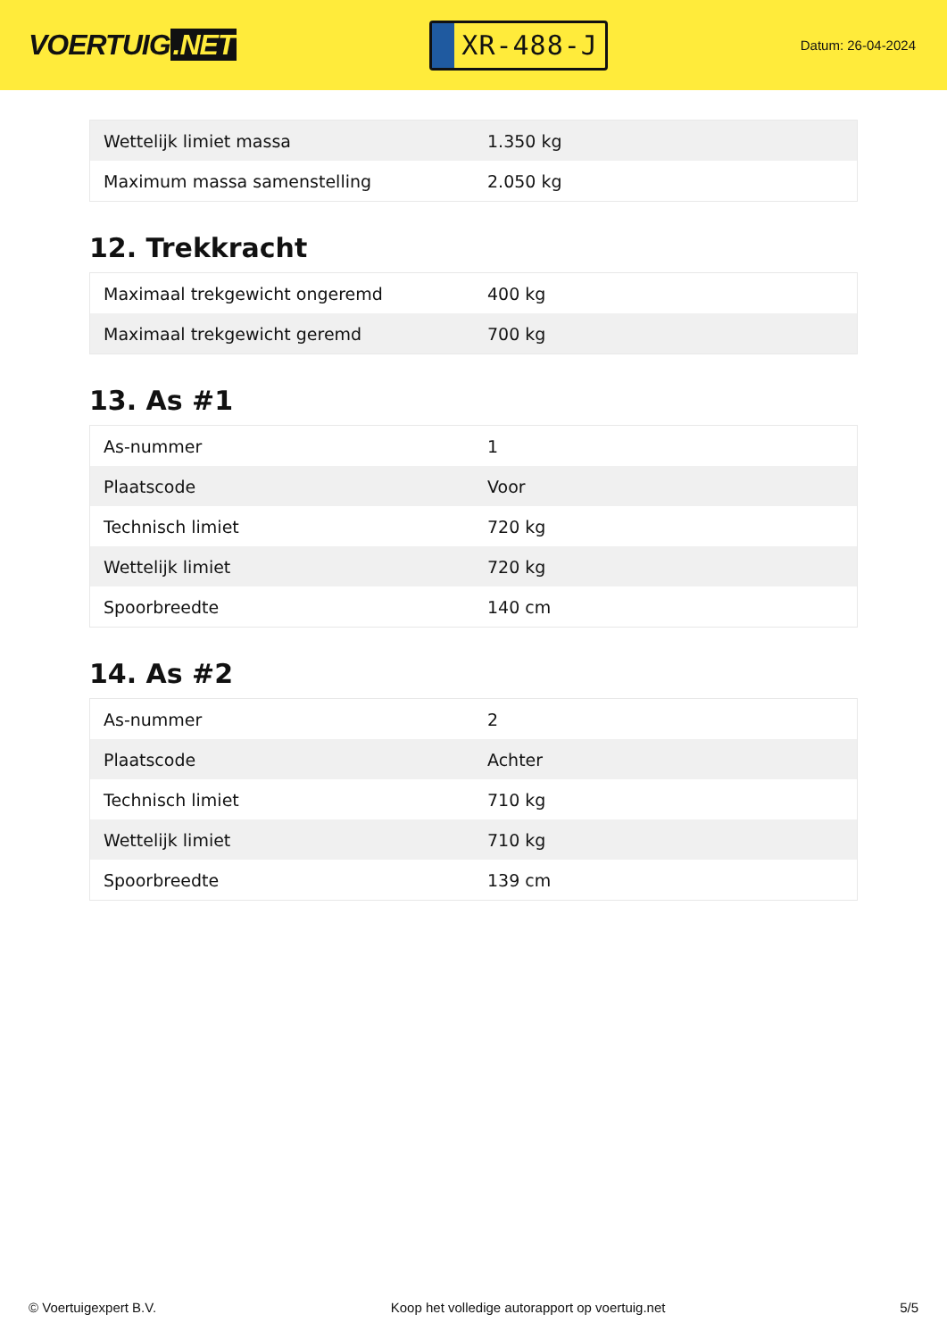VOERTUIG.NET
XR-488-J
Datum: 26-04-2024
| Wettelijk limiet massa | 1.350 kg |
| Maximum massa samenstelling | 2.050 kg |
12. Trekkracht
| Maximaal trekgewicht ongeremd | 400 kg |
| Maximaal trekgewicht geremd | 700 kg |
13. As #1
| As-nummer | 1 |
| Plaatscode | Voor |
| Technisch limiet | 720 kg |
| Wettelijk limiet | 720 kg |
| Spoorbreedte | 140 cm |
14. As #2
| As-nummer | 2 |
| Plaatscode | Achter |
| Technisch limiet | 710 kg |
| Wettelijk limiet | 710 kg |
| Spoorbreedte | 139 cm |
© Voertuigexpert B.V. Koop het volledige autorapport op voertuig.net 5/5